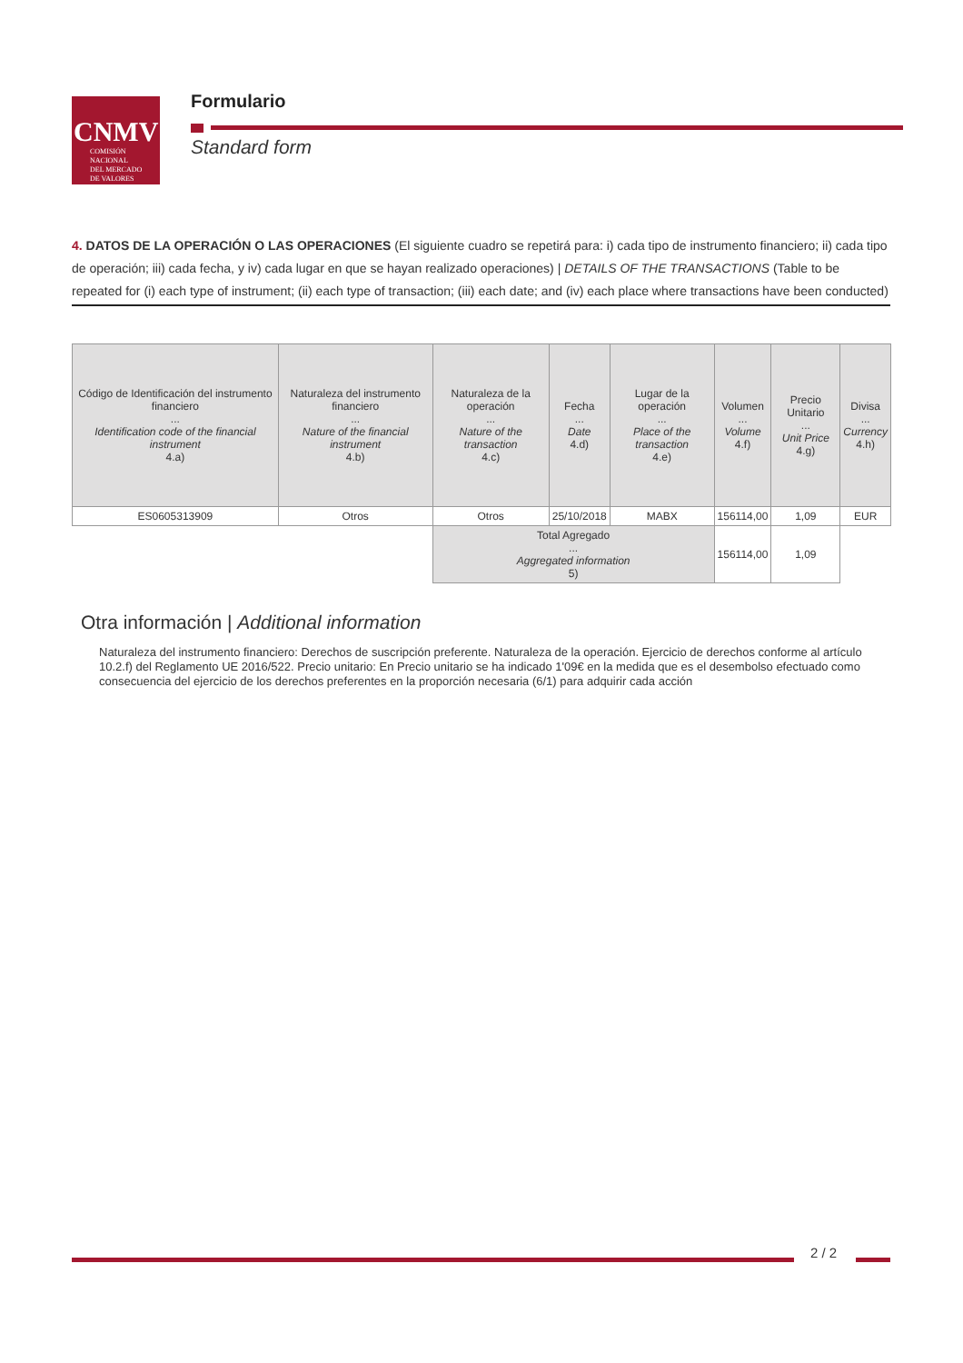CNMV
COMISIÓN
NACIONAL
DEL MERCADO
DE VALORES
Formulario
Standard form
4. DATOS DE LA OPERACIÓN O LAS OPERACIONES (El siguiente cuadro se repetirá para: i) cada tipo de instrumento financiero; ii) cada tipo de operación; iii) cada fecha, y iv) cada lugar en que se hayan realizado operaciones) | DETAILS OF THE TRANSACTIONS (Table to be repeated for (i) each type of instrument; (ii) each type of transaction; (iii) each date; and (iv) each place where transactions have been conducted)
| Código de Identificación del instrumento financiero ... Identification code of the financial instrument 4.a) | Naturaleza del instrumento financiero ... Nature of the financial instrument 4.b) | Naturaleza de la operación ... Nature of the transaction 4.c) | Fecha ... Date 4.d) | Lugar de la operación ... Place of the transaction 4.e) | Volumen ... Volume 4.f) | Precio Unitario ... Unit Price 4.g) | Divisa ... Currency 4.h) |
| --- | --- | --- | --- | --- | --- | --- | --- |
| ES0605313909 | Otros | Otros | 25/10/2018 | MABX | 156114,00 | 1,09 | EUR |
| | | Total Agregado ... Aggregated information 5) | | | 156114,00 | 1,09 | |
Otra información | Additional information
Naturaleza del instrumento financiero: Derechos de suscripción preferente. Naturaleza de la operación. Ejercicio de derechos conforme al artículo 10.2.f) del Reglamento UE 2016/522. Precio unitario: En Precio unitario se ha indicado 1'09€ en la medida que es el desembolso efectuado como consecuencia del ejercicio de los derechos preferentes en la proporción necesaria (6/1) para adquirir cada acción
2 / 2